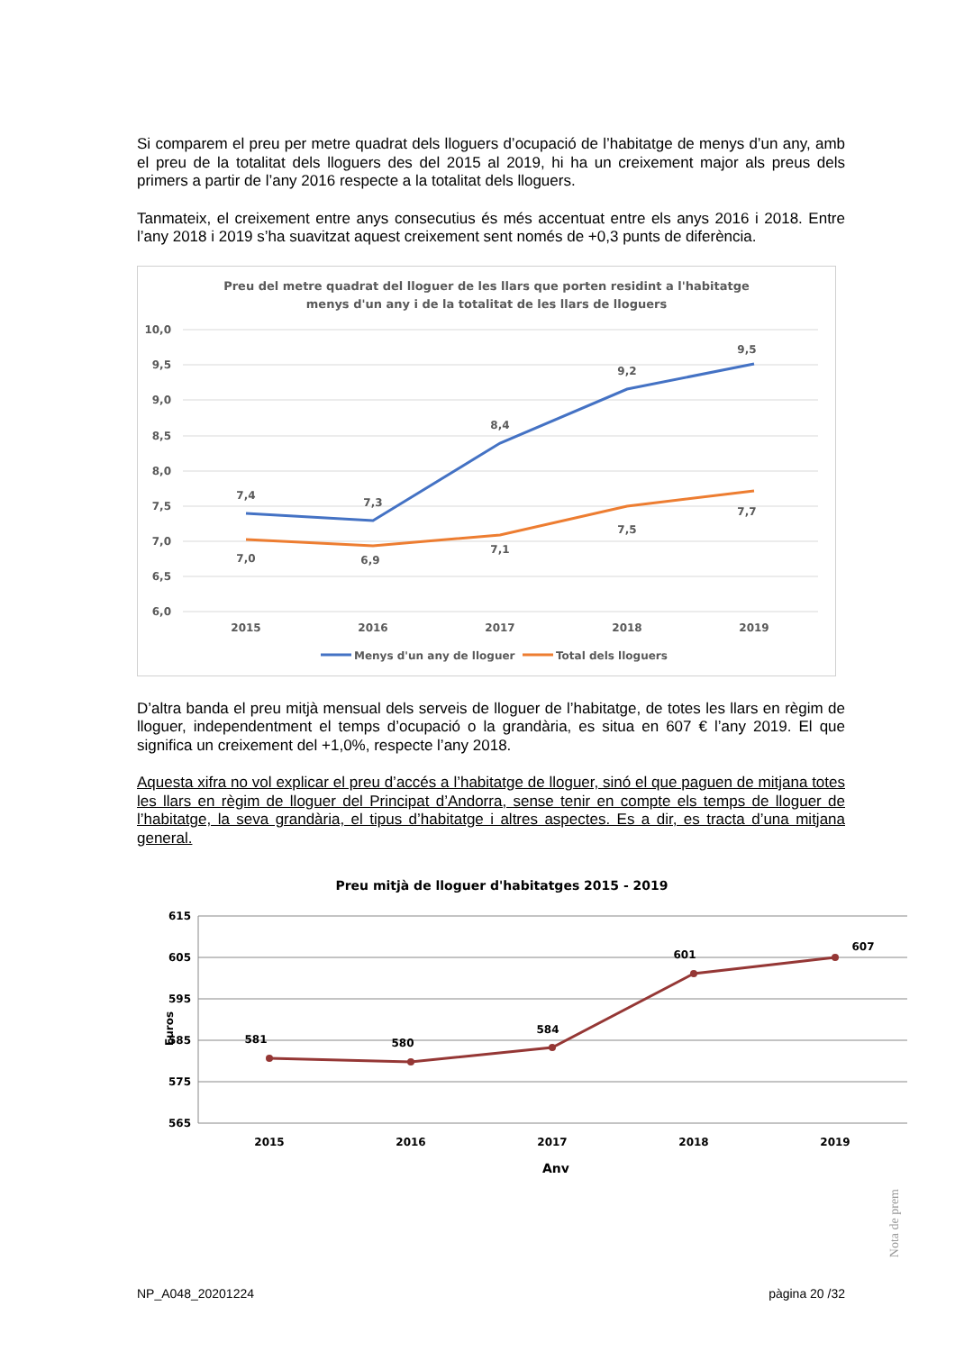Si comparem el preu per metre quadrat dels lloguers d’ocupació de l’habitatge de menys d’un any, amb el preu de la totalitat dels lloguers des del 2015 al 2019, hi ha un creixement major als preus dels primers a partir de l’any 2016 respecte a la totalitat dels lloguers.
Tanmateix, el creixement entre anys consecutius és més accentuat entre els anys 2016 i 2018. Entre l’any 2018 i 2019 s’ha suavitzat aquest creixement sent només de +0,3 punts de diferència.
Preu del metre quadrat del lloguer de les llars que porten residint a l'habitatge
menys d'un any i de la totalitat de les llars de lloguers
10,0
9,5
9,0
8,5
8,0
7,5
7,0
6,5
6,0
7,4
7,3
8,4
9,2
9,5
7,0
6,9
7,1
7,5
7,7
2015
2016
2017
2018
2019
Menys d'un any de lloguer
Total dels lloguers
D’altra banda el preu mitjà mensual dels serveis de lloguer de l’habitatge, de totes les llars en règim de lloguer, independentment el temps d’ocupació o la grandària, es situa en 607 € l’any 2019. El que significa un creixement del +1,0%, respecte l’any 2018.
Aquesta xifra no vol explicar el preu d’accés a l’habitatge de lloguer, sinó el que paguen de mitjana totes les llars en règim de lloguer del Principat d’Andorra, sense tenir en compte els temps de lloguer de l’habitatge, la seva grandària, el tipus d’habitatge i altres aspectes. Es a dir, es tracta d’una mitjana general.
Preu mitjà de lloguer d'habitatges 2015 - 2019
615
605
595
585
575
565
Euros
581
580
584
601
607
2015
2016
2017
2018
2019
Any
Nota de prem
NP_A048_20201224 pàgina 20 /32